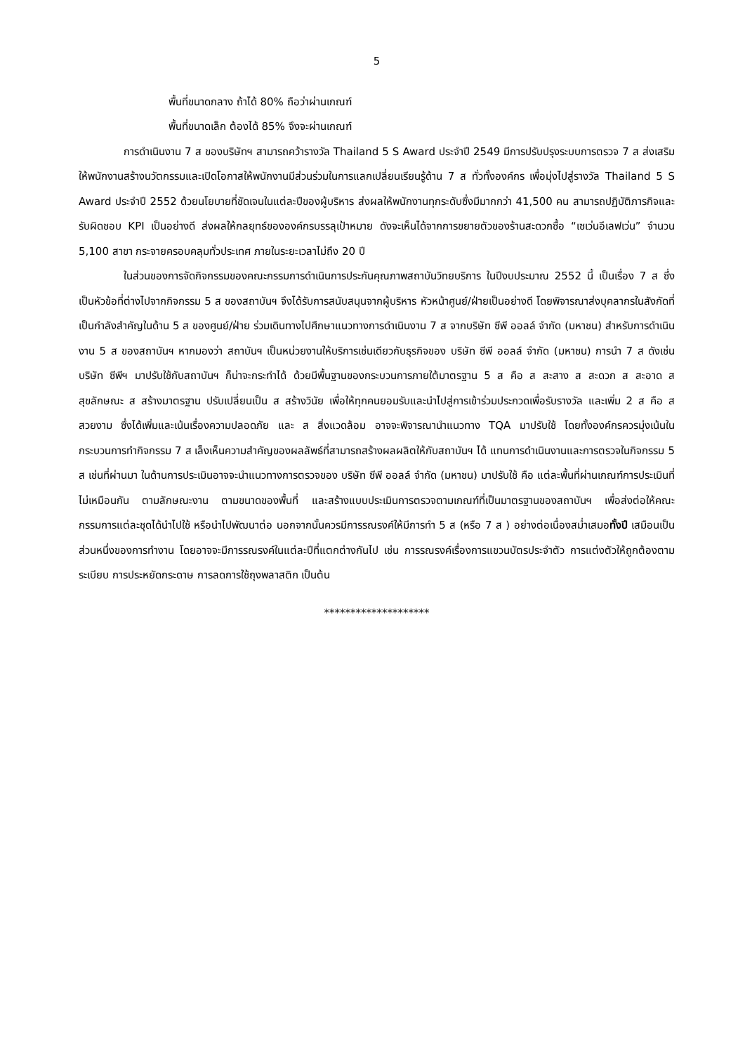5
พื้นที่ขนาดกลาง ถ้าได้ 80% ถือว่าผ่านเกณฑ์
พื้นที่ขนาดเล็ก ต้องได้ 85% จึงจะผ่านเกณฑ์
การดำเนินงาน 7 ส ของบริษัทฯ สามารถคว้ารางวัล Thailand 5 S Award ประจำปี 2549 มีการปรับปรุงระบบการตรวจ 7 ส ส่งเสริมให้พนักงานสร้างนวัตกรรมและเปิดโอกาสให้พนักงานมีส่วนร่วมในการแลกเปลี่ยนเรียนรู้ด้าน 7 ส ทั่วทั้งองค์กร เพื่อมุ่งไปสู่รางวัล Thailand 5 S Award ประจำปี 2552 ด้วยนโยบายที่ชัดเจนในแต่ละปีของผู้บริหาร ส่งผลให้พนักงานทุกระดับซึ่งมีมากกว่า 41,500 คน สามารถปฏิบัติภารกิจและรับผิดชอบ KPI เป็นอย่างดี ส่งผลให้กลยุทธ์ขององค์กรบรรลุเป้าหมาย ดังจะเห็นได้จากการขยายตัวของร้านสะดวกซื้อ “เซเว่นอีเลฟเว่น” จำนวน 5,100 สาขา กระจายครอบคลุมทั่วประเทศ ภายในระยะเวลาไม่ถึง 20 ปี
ในส่วนของการจัดกิจกรรมของคณะกรรมการดำเนินการประกันคุณภาพสถาบันวิทยบริการ ในปีงบประมาณ 2552 นี้ เป็นเรื่อง 7 ส ซึ่งเป็นหัวข้อที่ต่างไปจากกิจกรรม 5 ส ของสถาบันฯ จึงได้รับการสนับสนุนจากผู้บริหาร หัวหน้าศูนย์/ฝ่ายเป็นอย่างดี โดยพิจารณาส่งบุคลากรในสังกัดที่เป็นกำลังสำคัญในด้าน 5 ส ของศูนย์/ฝ่าย ร่วมเดินทางไปศึกษาแนวทางการดำเนินงาน 7 ส จากบริษัท ซีพี ออลล์ จำกัด (มหาชน) สำหรับการดำเนินงาน 5 ส ของสถาบันฯ หากมองว่า สถาบันฯ เป็นหน่วยงานให้บริการเช่นเดียวกับธุรกิจของ บริษัท ซีพี ออลล์ จำกัด (มหาชน) การนำ 7 ส ดังเช่นบริษัท ซีพีฯ มาปรับใช้กับสถาบันฯ ก็น่าจะกระทำได้ ด้วยมีพื้นฐานของกระบวนการภายใต้มาตรฐาน 5 ส คือ ส สะสาง ส สะดวก ส สะอาด ส สุขลักษณะ ส สร้างมาตรฐาน ปรับเปลี่ยนเป็น ส สร้างวินัย เพื่อให้ทุกคนยอมรับและนำไปสู่การเข้าร่วมประกวดเพื่อรับรางวัล และเพิ่ม 2 ส คือ ส สวยงาม ซึ่งได้เพิ่มและเน้นเรื่องความปลอดภัย และ ส สิ่งแวดล้อม อาจจะพิจารณานำแนวทาง TQA มาปรับใช้ โดยทั้งองค์กรควรมุ่งเน้นในกระบวนการทำกิจกรรม 7 ส เล็งเห็นความสำคัญของผลลัพธ์ที่สามารถสร้างผลผลิตให้กับสถาบันฯ ได้ แทนการดำเนินงานและการตรวจในกิจกรรม 5 ส เช่นที่ผ่านมา ในด้านการประเมินอาจจะนำแนวทางการตรวจของ บริษัท ซีพี ออลล์ จำกัด (มหาชน) มาปรับใช้ คือ แต่ละพื้นที่ผ่านเกณฑ์การประเมินที่ไม่เหมือนกัน ตามลักษณะงาน ตามขนาดของพื้นที่ และสร้างแบบประเมินการตรวจตามเกณฑ์ที่เป็นมาตรฐานของสถาบันฯ เพื่อส่งต่อให้คณะกรรมการแต่ละชุดได้นำไปใช้ หรือนำไปพัฒนาต่อ นอกจากนั้นควรมีการรณรงค์ให้มีการทำ 5 ส (หรือ 7 ส ) อย่างต่อเนื่องสม่ำเสมอทั้งปี เสมือนเป็นส่วนหนึ่งของการทำงาน โดยอาจจะมีการรณรงค์ในแต่ละปีที่แตกต่างกันไป เช่น การรณรงค์เรื่องการแขวนบัตรประจำตัว การแต่งตัวให้ถูกต้องตามระเบียบ การประหยัดกระดาษ การลดการใช้ถุงพลาสติก เป็นต้น
********************